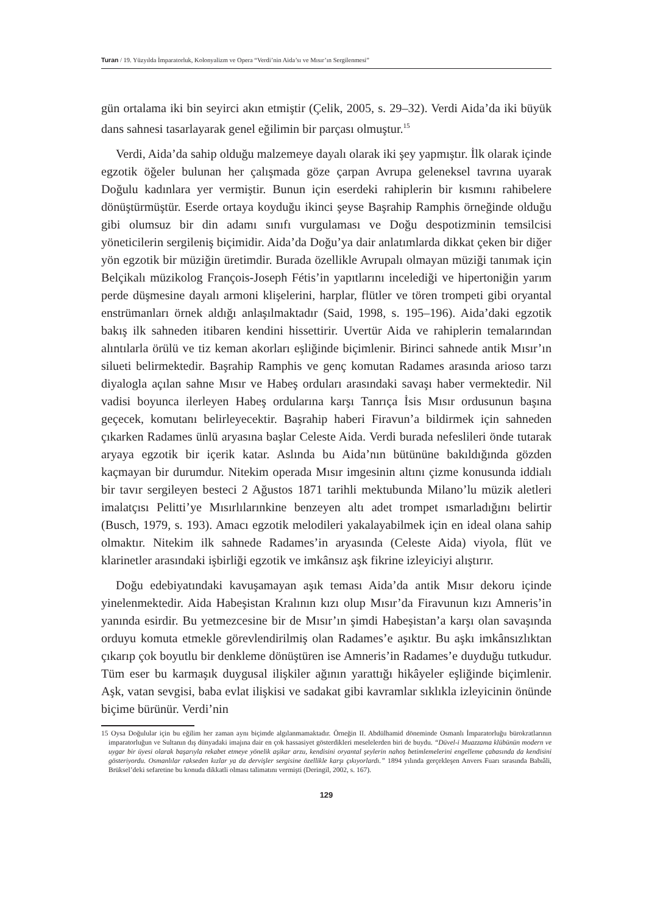Turan / 19. Yüzyılda İmparatorluk, Kolonyalizm ve Opera “Verdi’nin Aida’sı ve Mısır’ın Sergilenmesi”
gün ortalama iki bin seyirci akın etmiştir (Çelik, 2005, s. 29–32). Verdi Aida’da iki büyük dans sahnesi tasarlayarak genel eğilimin bir parçası olmuştur.<sup>15</sup>
Verdi, Aida’da sahip olduğu malzemeye dayalı olarak iki şey yapmıştır. İlk olarak içinde egzotik öğeler bulunan her çalışmada göze çarpan Avrupa geleneksel tavrına uyarak Doğulu kadınlara yer vermiştir. Bunun için eserdeki rahiplerin bir kısmını rahibelere dönüştürmüştür. Eserde ortaya koyduğu ikinci şeyse Başrahip Ramphis örneğinde olduğu gibi olumsuz bir din adamı sınıfı vurgulaması ve Doğu despotizminin temsilcisi yöneticilerin sergileniş biçimidir. Aida’da Doğu’ya dair anlatımlarda dikkat çeken bir diğer yön egzotik bir müziğin üretimdir. Burada özellikle Avrupalı olmayan müziği tanımak için Belçikalı müzikolog François-Joseph Fétis’in yapıtlarını incelediği ve hipertoniğin yarım perde düşmesine dayalı armoni klişelerini, harplar, flütler ve tören trompeti gibi oryantal enstrümanları örnek aldığı anlaşılmaktadır (Said, 1998, s. 195–196). Aida’daki egzotik bakış ilk sahneden itibaren kendini hissettirir. Uvertür Aida ve rahiplerin temalarından alıntılarla örülü ve tiz keman akorları eşliğinde biçimlenir. Birinci sahnede antik Mısır’ın silueti belirmektedir. Başrahip Ramphis ve genç komutan Radames arasında arioso tarzı diyalogla açılan sahne Mısır ve Habeş orduları arasındaki savaşı haber vermektedir. Nil vadisi boyunca ilerleyen Habeş ordularına karşı Tanrıça İsis Mısır ordusunun başına geçecek, komutanı belirleyecektir. Başrahip haberi Firavun’a bildirmek için sahneden çıkarken Radames ünlü aryasına başlar Celeste Aida. Verdi burada nefeslileri önde tutarak aryaya egzotik bir içerik katar. Aslında bu Aida’nın bütününe bakıldığında gözden kaçmayan bir durumdur. Nitekim operada Mısır imgesinin altını çizme konusunda iddialı bir tavır sergileyen besteci 2 Ağustos 1871 tarihli mektubunda Milano’lu müzik aletleri imalatçısı Pelitti’ye Mısırlılarınkine benzeyen altı adet trompet ısmarladığını belirtir (Busch, 1979, s. 193). Amacı egzotik melodileri yakalayabilmek için en ideal olana sahip olmaktır. Nitekim ilk sahnede Radames’in aryasında (Celeste Aida) viyola, flüt ve klarinetler arasındaki işbirliği egzotik ve imkânsız aşk fikrine izleyiciyi alıştırır.
Doğu edebiyatındaki kavuşamayan aşık teması Aida’da antik Mısır dekoru içinde yinelenmektedir. Aida Habeşistan Kralının kızı olup Mısır’da Firavunun kızı Amneris’in yanında esirdir. Bu yetmezcesine bir de Mısır’ın şimdi Habeşistan’a karşı olan savaşında orduyu komuta etmekle görevlendirilmiş olan Radames’e aşıktır. Bu aşkı imkânsızlıktan çıkarıp çok boyutlu bir denkleme dönüştüren ise Amneris’in Radames’e duyduğu tutkudur. Tüm eser bu karmaşık duygusal ilişkiler ağının yarattığı hikâyeler eşliğinde biçimlenir. Aşk, vatan sevgisi, baba evlat ilişkisi ve sadakat gibi kavramlar sıklıkla izleyicinin önünde biçime bürünür. Verdi’nin
15 Oysa Doğulular için bu eğilim her zaman aynı biçimde algılanmamaktadır. Örneğin II. Abdülhamid döneminde Osmanlı İmparatorluğu bürokratlarının imparatorluğun ve Sultanın dış dünyadaki imajına dair en çok hassasiyet gösterdikleri meselelerden biri de buydu. “Düvel-i Muazzama klübünün modern ve uygar bir üyesi olarak başarıyla rekabet etmeye yönelik aşikar arzu, kendisini oryantal şeylerin nahoş betimlemelerini engelleme çabasında da kendisini gösteriyordu. Osmanlılar rakseden kızlar ya da dervişler sergisine özellikle karşı çıkıyorlardı.” 1894 yılında gerçekleşen Anvers Fuarı sırasında Babıâli, Brüksel’deki sefaretine bu konuda dikkatli olması talimatını vermişti (Deringil, 2002, s. 167).
129